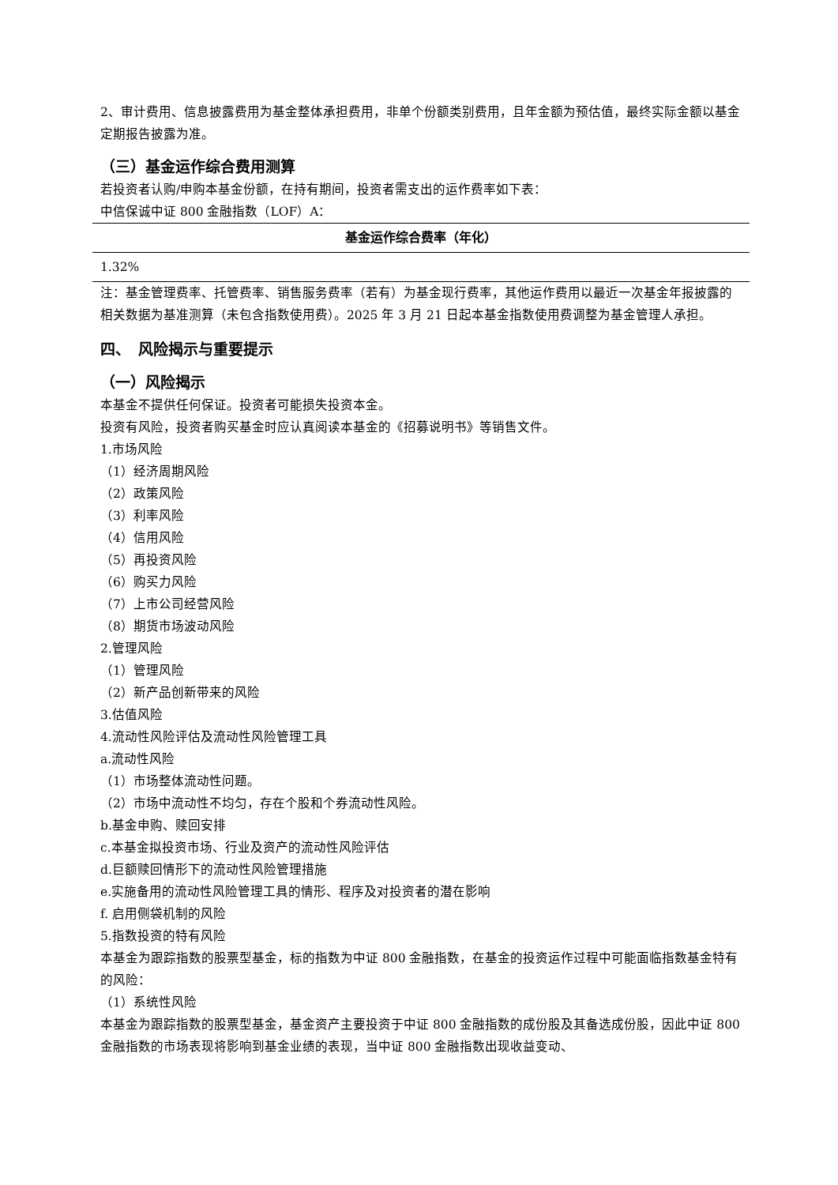2、审计费用、信息披露费用为基金整体承担费用，非单个份额类别费用，且年金额为预估值，最终实际金额以基金定期报告披露为准。
（三）基金运作综合费用测算
若投资者认购/申购本基金份额，在持有期间，投资者需支出的运作费率如下表：
中信保诚中证 800 金融指数（LOF）A：
| 基金运作综合费率（年化） |
| --- |
| 1.32% |
注：基金管理费率、托管费率、销售服务费率（若有）为基金现行费率，其他运作费用以最近一次基金年报披露的相关数据为基准测算（未包含指数使用费）。2025 年 3 月 21 日起本基金指数使用费调整为基金管理人承担。
四、　风险揭示与重要提示
（一）风险揭示
本基金不提供任何保证。投资者可能损失投资本金。
投资有风险，投资者购买基金时应认真阅读本基金的《招募说明书》等销售文件。
1.市场风险
（1）经济周期风险
（2）政策风险
（3）利率风险
（4）信用风险
（5）再投资风险
（6）购买力风险
（7）上市公司经营风险
（8）期货市场波动风险
2.管理风险
（1）管理风险
（2）新产品创新带来的风险
3.估值风险
4.流动性风险评估及流动性风险管理工具
a.流动性风险
（1）市场整体流动性问题。
（2）市场中流动性不均匀，存在个股和个券流动性风险。
b.基金申购、赎回安排
c.本基金拟投资市场、行业及资产的流动性风险评估
d.巨额赎回情形下的流动性风险管理措施
e.实施备用的流动性风险管理工具的情形、程序及对投资者的潜在影响
f. 启用侧袋机制的风险
5.指数投资的特有风险
本基金为跟踪指数的股票型基金，标的指数为中证 800 金融指数，在基金的投资运作过程中可能面临指数基金特有的风险：
（1）系统性风险
本基金为跟踪指数的股票型基金，基金资产主要投资于中证 800 金融指数的成份股及其备选成份股，因此中证 800 金融指数的市场表现将影响到基金业绩的表现，当中证 800 金融指数出现收益变动、